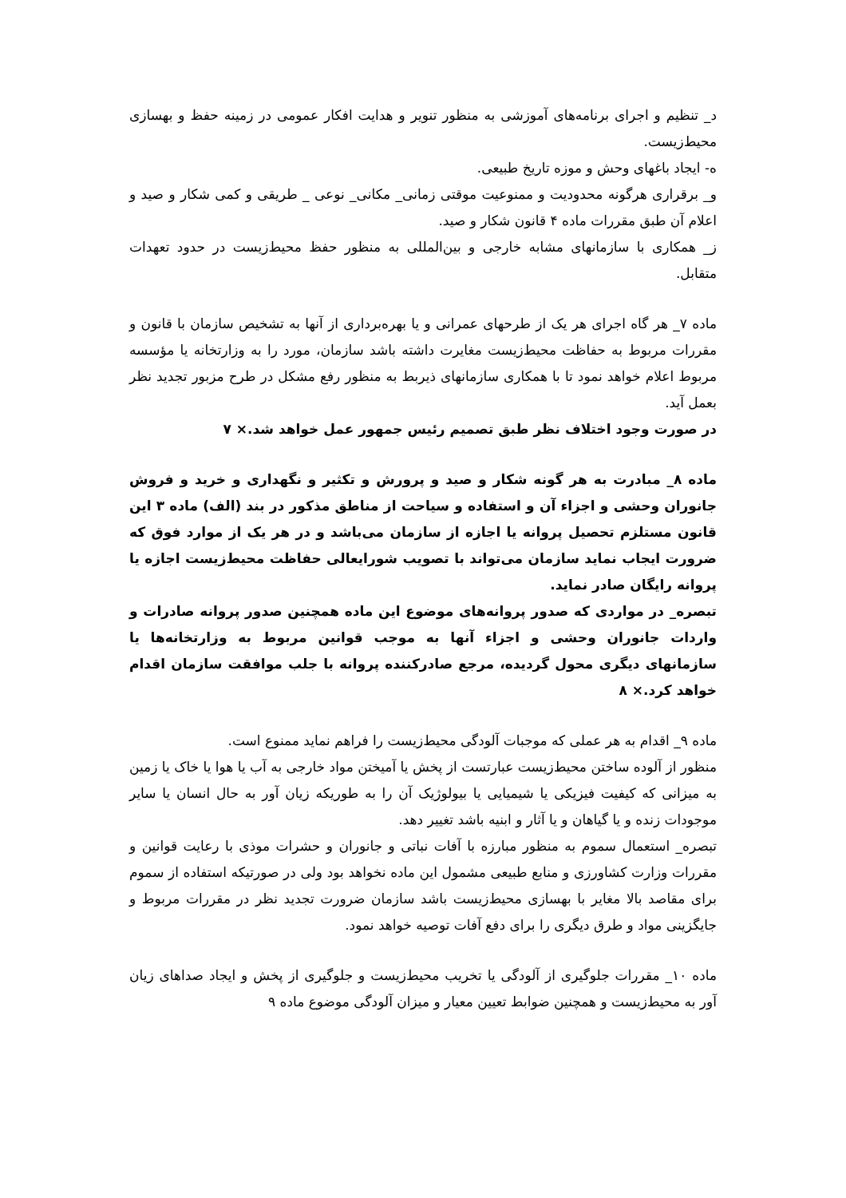د_ تنظیم و اجرای برنامه‌های آموزشی به منظور تنویر و هدایت افکار عمومی در زمینه حفظ و بهسازی محیط‌زیست.
ه- ایجاد باغهای وحش و موزه تاریخ طبیعی.
و_ برقراری هرگونه محدودیت و ممنوعیت موقتی زمانی_ مکانی_ نوعی _ طریقی و کمی شکار و صید و اعلام آن طبق مقررات ماده ۴ قانون شکار و صید.
ز_ همکاری با سازمانهای مشابه خارجی و بین‌المللی به منظور حفظ محیط‌زیست در حدود تعهدات متقابل.
ماده ۷_ هر گاه اجرای هر یک از طرحهای عمرانی و یا بهره‌برداری از آنها به تشخیص سازمان با قانون و مقررات مربوط به حفاظت محیط‌زیست مغایرت داشته باشد سازمان، مورد را به وزارتخانه یا مؤسسه مربوط اعلام خواهد نمود تا با همکاری سازمانهای ذیربط به منظور رفع مشکل در طرح مزبور تجدید نظر بعمل آید.
در صورت وجود اختلاف نظر طبق تصمیم رئیس جمهور عمل خواهد شد.× ۷
ماده ۸_ مبادرت به هر گونه شکار و صید و پرورش و تکثیر و نگهداری و خرید و فروش جانوران وحشی و اجزاء آن و استفاده و سیاحت از مناطق مذکور در بند (الف) ماده ۳ این قانون مستلزم تحصیل پروانه یا اجازه از سازمان می‌باشد و در هر یک از موارد فوق که ضرورت ایجاب نماید سازمان می‌تواند با تصویب شورایعالی حفاظت محیط‌زیست اجازه یا پروانه رایگان صادر نماید.
تبصره_ در مواردی که صدور پروانه‌های موضوع این ماده همچنین صدور پروانه صادرات و واردات جانوران وحشی و اجزاء آنها به موجب قوانین مربوط به وزارتخانه‌ها یا سازمانهای دیگری محول گردیده، مرجع صادرکننده پروانه با جلب موافقت سازمان اقدام خواهد کرد.× ۸
ماده ۹_ اقدام به هر عملی که موجبات آلودگی محیط‌زیست را فراهم نماید ممنوع است.
منظور از آلوده ساختن محیط‌زیست عبارتست از پخش یا آمیختن مواد خارجی به آب یا هوا یا خاک یا زمین به میزانی که کیفیت فیزیکی یا شیمیایی یا بیولوژیک آن را به طوریکه زیان آور به حال انسان یا سایر موجودات زنده و یا گیاهان و یا آثار و ابنیه باشد تغییر دهد.
تبصره_ استعمال سموم به منظور مبارزه با آفات نباتی و جانوران و حشرات موذی با رعایت قوانین و مقررات وزارت کشاورزی و منابع طبیعی مشمول این ماده نخواهد بود ولی در صورتیکه استفاده از سموم برای مقاصد بالا مغایر با بهسازی محیط‌زیست باشد سازمان ضرورت تجدید نظر در مقررات مربوط و جایگزینی مواد و طرق دیگری را برای دفع آفات توصیه خواهد نمود.
ماده ۱۰_ مقررات جلوگیری از آلودگی یا تخریب محیط‌زیست و جلوگیری از پخش و ایجاد صداهای زیان آور به محیط‌زیست و همچنین ضوابط تعیین معیار و میزان آلودگی موضوع ماده ۹